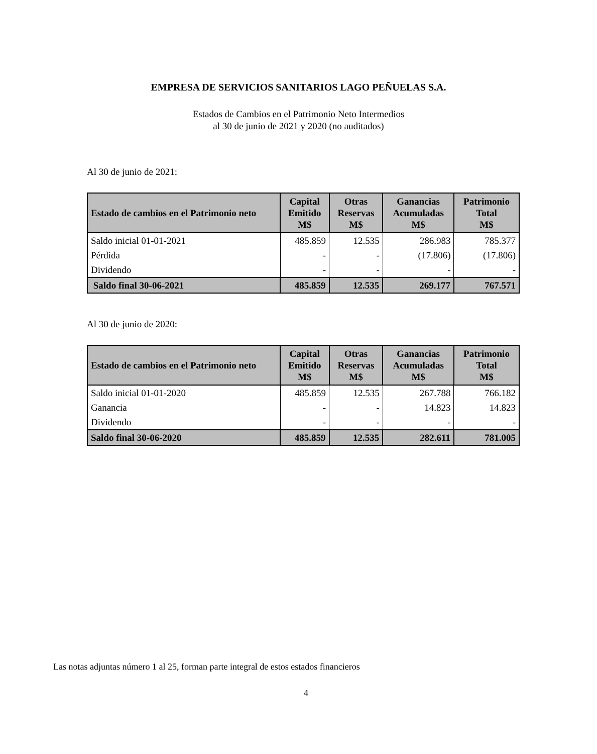EMPRESA DE SERVICIOS SANITARIOS LAGO PEÑUELAS S.A.
Estados de Cambios en el Patrimonio Neto Intermedios
al 30 de junio de 2021 y 2020 (no auditados)
Al 30 de junio de 2021:
| Estado de cambios en el Patrimonio neto | Capital Emitido M$ | Otras Reservas M$ | Ganancias Acumuladas M$ | Patrimonio Total M$ |
| --- | --- | --- | --- | --- |
| Saldo inicial 01-01-2021 | 485.859 | 12.535 | 286.983 | 785.377 |
| Pérdida | - | - | (17.806) | (17.806) |
| Dividendo | - | - | - | - |
| Saldo final 30-06-2021 | 485.859 | 12.535 | 269.177 | 767.571 |
Al 30 de junio de 2020:
| Estado de cambios en el Patrimonio neto | Capital Emitido M$ | Otras Reservas M$ | Ganancias Acumuladas M$ | Patrimonio Total M$ |
| --- | --- | --- | --- | --- |
| Saldo inicial 01-01-2020 | 485.859 | 12.535 | 267.788 | 766.182 |
| Ganancia | - | - | 14.823 | 14.823 |
| Dividendo | - | - | - | - |
| Saldo final 30-06-2020 | 485.859 | 12.535 | 282.611 | 781.005 |
Las notas adjuntas número 1 al 25, forman parte integral de estos estados financieros
4